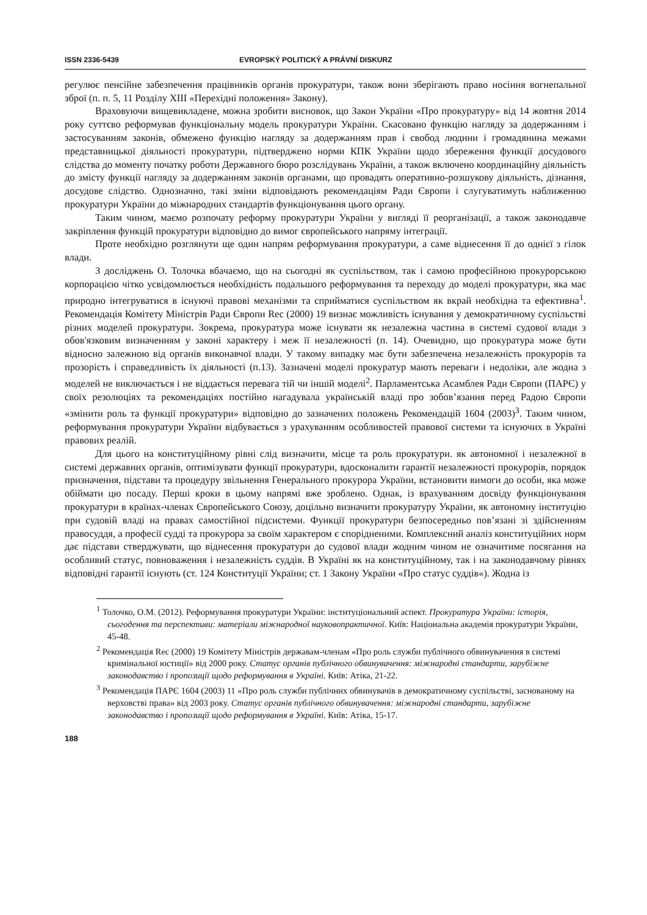ISSN 2336-5439 EVROPSKÝ POLITICKÝ A PRÁVNÍ DISKURZ
регулює пенсійне забезпечення працівників органів прокуратури, також вони зберігають право носіння вогнепальної зброї (п. п. 5, 11 Розділу XIII «Перехідні положення» Закону).
Враховуючи вищевикладене, можна зробити висновок, що Закон України «Про прокуратуру» від 14 жовтня 2014 року суттєво реформував функціональну модель прокуратури України. Скасовано функцію нагляду за додержанням і застосуванням законів, обмежено функцію нагляду за додержанням прав і свобод людини і громадянина межами представницької діяльності прокуратури, підтверджено норми КПК України щодо збереження функції досудового слідства до моменту початку роботи Державного бюро розслідувань України, а також включено координаційну діяльність до змісту функції нагляду за додержанням законів органами, що провадять оперативно-розшукову діяльність, дізнання, досудове слідство. Однозначно, такі зміни відповідають рекомендаціям Ради Європи і слугуватимуть наближенню прокуратури України до міжнародних стандартів функціонування цього органу.
Таким чином, маємо розпочату реформу прокуратури України у вигляді її реорганізації, а також законодавче закріплення функцій прокуратури відповідно до вимог європейського напряму інтеграції.
Проте необхідно розглянути ще один напрям реформування прокуратури, а саме віднесення її до однієї з гілок влади.
З досліджень О. Толочка вбачаємо, що на сьогодні як суспільством, так і самою професійною прокурорською корпорацією чітко усвідомлюється необхідність подальшого реформування та переходу до моделі прокуратури, яка має природно інтегруватися в існуючі правові механізми та сприйматися суспільством як вкрай необхідна та ефективна<sup>1</sup>. Рекомендація Комітету Міністрів Ради Європи Rec (2000) 19 визнає можливість існування у демократичному суспільстві різних моделей прокуратури. Зокрема, прокуратура може існувати як незалежна частина в системі судової влади з обов'язковим визначенням у законі характеру і меж її незалежності (п. 14). Очевидно, що прокуратура може бути відносно залежною від органів виконавчої влади. У такому випадку має бути забезпечена незалежність прокурорів та прозорість і справедливість їх діяльності (п.13). Зазначені моделі прокуратур мають переваги і недоліки, але жодна з моделей не виключається і не віддається перевага тій чи іншій моделі<sup>2</sup>. Парламентська Асамблея Ради Європи (ПАРЄ) у своїх резолюціях та рекомендаціях постійно нагадувала українській владі про зобов’язання перед Радою Європи «змінити роль та функції прокуратури» відповідно до зазначених положень Рекомендацій 1604 (2003)<sup>3</sup>. Таким чином, реформування прокуратури України відбувається з урахуванням особливостей правової системи та існуючих в Україні правових реалій.
Для цього на конституційному рівні слід визначити, місце та роль прокуратури. як автономної і незалежної в системі державних органів, оптимізувати функції прокуратури, вдосконалити гарантії незалежності прокурорів, порядок призначення, підстави та процедуру звільнення Генерального прокурора України, встановити вимоги до особи, яка може обіймати цю посаду. Перші кроки в цьому напрямі вже зроблено. Однак, із врахуванням досвіду функціонування прокуратури в країнах-членах Європейського Союзу, доцільно визначити прокуратуру України, як автономну інституцію при судовій владі на правах самостійної підсистеми. Функції прокуратури безпосередньо пов’язані зі здійсненням правосуддя, а професії судді та прокурора за своїм характером є спорідненими. Комплексний аналіз конституційних норм дає підстави стверджувати, що віднесення прокуратури до судової влади жодним чином не означитиме посягання на особливий статус, повноваження і незалежність суддів. В Україні як на конституційному, так і на законодавчому рівнях відповідні гарантії існують (ст. 124 Конституції України; ст. 1 Закону України «Про статус суддів«). Жодна із
<sup>1</sup> Толочко, О.М. (2012). Реформування прокуратури України: інституціональний аспект. Прокуратура України: історія, сьогодення та перспективи: матеріали міжнародної науковопрактичної. Київ: Національна академія прокуратури України, 45-48.
<sup>2</sup> Рекомендація Rec (2000) 19 Комітету Міністрів державам-членам «Про роль служби публічного обвинувачення в системі кримінальної юстиції» від 2000 року. Статус органів публічного обвинувачення: міжнародні стандарти, зарубіжне законодавство і пропозиції щодо реформування в Україні. Київ: Атіка, 21-22.
<sup>3</sup> Рекомендація ПАРЄ 1604 (2003) 11 «Про роль служби публічних обвинувачів в демократичному суспільстві, заснованому на верховстві права» від 2003 року. Статус органів публічного обвинувачення: міжнародні стандарти, зарубіжне законодавство і пропозиції щодо реформування в Україні. Київ: Атіка, 15-17.
188